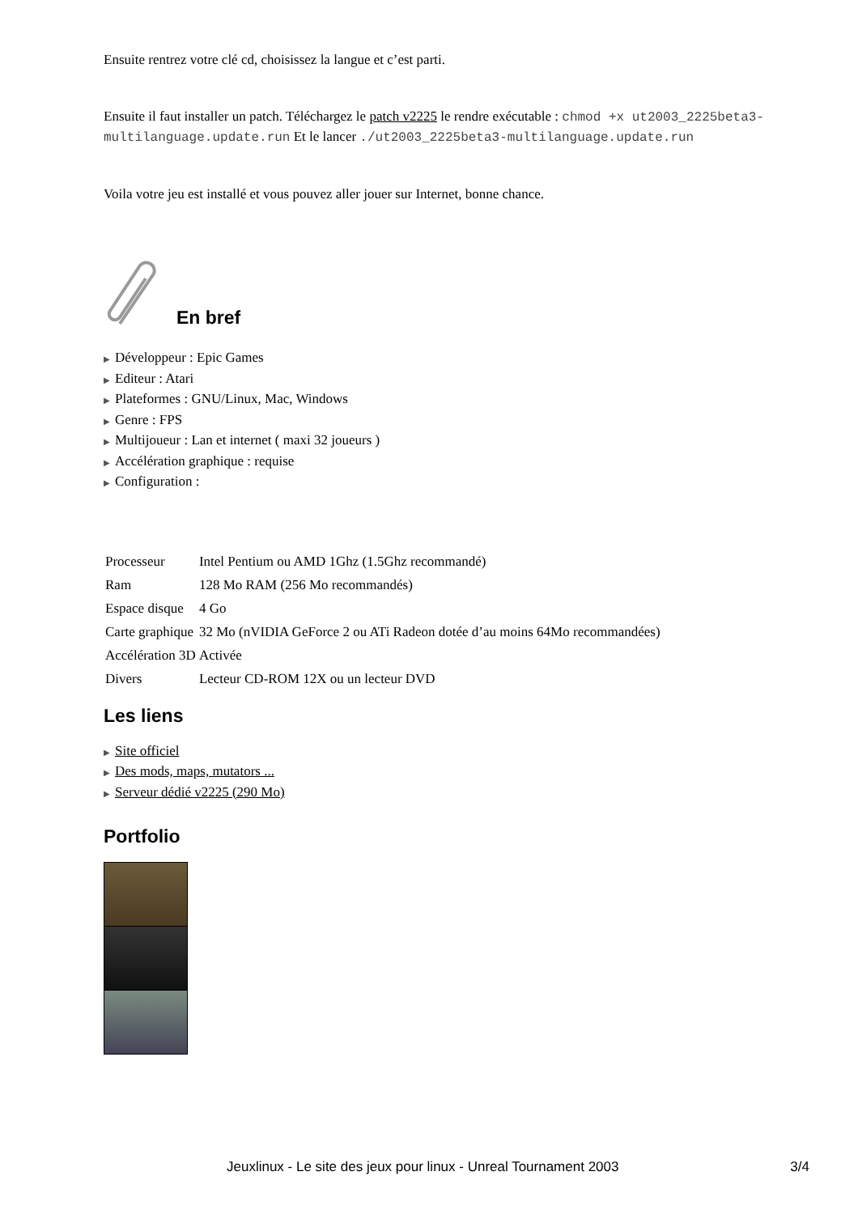Ensuite rentrez votre clé cd, choisissez la langue et c’est parti.
Ensuite il faut installer un patch. Téléchargez le patch v2225 le rendre exécutable : chmod +x ut2003_2225beta3-multilanguage.update.run Et le lancer ./ut2003_2225beta3-multilanguage.update.run
Voila votre jeu est installé et vous pouvez aller jouer sur Internet, bonne chance.
En bref
▶ Développeur : Epic Games
▶ Editeur : Atari
▶ Plateformes : GNU/Linux, Mac, Windows
▶ Genre : FPS
▶ Multijoueur : Lan et internet ( maxi 32 joueurs )
▶ Accélération graphique : requise
▶ Configuration :
| Processeur | Intel Pentium ou AMD 1Ghz (1.5Ghz recommandé) |
| Ram | 128 Mo RAM (256 Mo recommandés) |
| Espace disque | 4 Go |
| Carte graphique | 32 Mo (nVIDIA GeForce 2 ou ATi Radeon dotée d’au moins 64Mo recommandées) |
| Accélération 3D | Activée |
| Divers | Lecteur CD-ROM 12X ou un lecteur DVD |
Les liens
▶ Site officiel
▶ Des mods, maps, mutators ...
▶ Serveur dédié v2225 (290 Mo)
Portfolio
Jeuxlinux - Le site des jeux pour linux - Unreal Tournament 2003 3/4